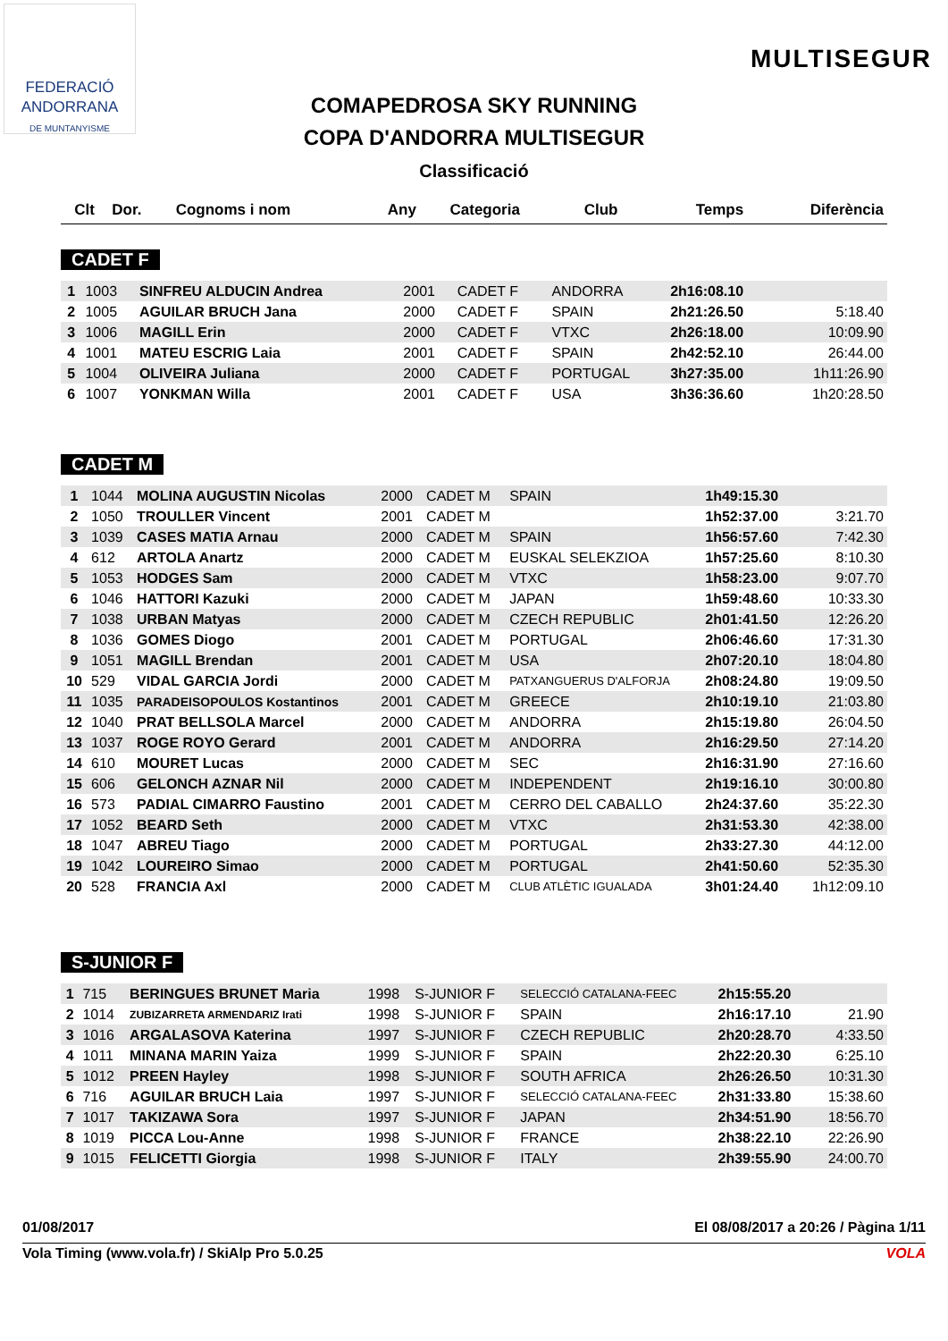FEDERACIÓ
ANDORRANA
DE MUNTANYISME
MULTISEGUR
COMAPEDROSA SKY RUNNING
COPA D'ANDORRA MULTISEGUR
Classificació
| Clt | Dor. | Cognoms i nom | Any | Categoria | Club | Temps | Diferència |
| --- | --- | --- | --- | --- | --- | --- | --- |
CADET F
| 1 | 1003 | SINFREU ALDUCIN Andrea | 2001 | CADET F | ANDORRA | 2h16:08.10 | |
| 2 | 1005 | AGUILAR BRUCH Jana | 2000 | CADET F | SPAIN | 2h21:26.50 | 5:18.40 |
| 3 | 1006 | MAGILL Erin | 2000 | CADET F | VTXC | 2h26:18.00 | 10:09.90 |
| 4 | 1001 | MATEU ESCRIG Laia | 2001 | CADET F | SPAIN | 2h42:52.10 | 26:44.00 |
| 5 | 1004 | OLIVEIRA Juliana | 2000 | CADET F | PORTUGAL | 3h27:35.00 | 1h11:26.90 |
| 6 | 1007 | YONKMAN Willa | 2001 | CADET F | USA | 3h36:36.60 | 1h20:28.50 |
CADET M
| 1 | 1044 | MOLINA AUGUSTIN Nicolas | 2000 | CADET M | SPAIN | 1h49:15.30 | |
| 2 | 1050 | TROULLER Vincent | 2001 | CADET M | | 1h52:37.00 | 3:21.70 |
| 3 | 1039 | CASES MATIA Arnau | 2000 | CADET M | SPAIN | 1h56:57.60 | 7:42.30 |
| 4 | 612 | ARTOLA Anartz | 2000 | CADET M | EUSKAL SELEKZIOA | 1h57:25.60 | 8:10.30 |
| 5 | 1053 | HODGES Sam | 2000 | CADET M | VTXC | 1h58:23.00 | 9:07.70 |
| 6 | 1046 | HATTORI Kazuki | 2000 | CADET M | JAPAN | 1h59:48.60 | 10:33.30 |
| 7 | 1038 | URBAN Matyas | 2000 | CADET M | CZECH REPUBLIC | 2h01:41.50 | 12:26.20 |
| 8 | 1036 | GOMES Diogo | 2001 | CADET M | PORTUGAL | 2h06:46.60 | 17:31.30 |
| 9 | 1051 | MAGILL Brendan | 2001 | CADET M | USA | 2h07:20.10 | 18:04.80 |
| 10 | 529 | VIDAL GARCIA Jordi | 2000 | CADET M | PATXANGUERUS D'ALFORJA | 2h08:24.80 | 19:09.50 |
| 11 | 1035 | PARADEISOPOULOS Kostantinos | 2001 | CADET M | GREECE | 2h10:19.10 | 21:03.80 |
| 12 | 1040 | PRAT BELLSOLA Marcel | 2000 | CADET M | ANDORRA | 2h15:19.80 | 26:04.50 |
| 13 | 1037 | ROGE ROYO Gerard | 2001 | CADET M | ANDORRA | 2h16:29.50 | 27:14.20 |
| 14 | 610 | MOURET Lucas | 2000 | CADET M | SEC | 2h16:31.90 | 27:16.60 |
| 15 | 606 | GELONCH AZNAR Nil | 2000 | CADET M | INDEPENDENT | 2h19:16.10 | 30:00.80 |
| 16 | 573 | PADIAL CIMARRO Faustino | 2001 | CADET M | CERRO DEL CABALLO | 2h24:37.60 | 35:22.30 |
| 17 | 1052 | BEARD Seth | 2000 | CADET M | VTXC | 2h31:53.30 | 42:38.00 |
| 18 | 1047 | ABREU Tiago | 2000 | CADET M | PORTUGAL | 2h33:27.30 | 44:12.00 |
| 19 | 1042 | LOUREIRO Simao | 2000 | CADET M | PORTUGAL | 2h41:50.60 | 52:35.30 |
| 20 | 528 | FRANCIA Axl | 2000 | CADET M | CLUB ATLÈTIC IGUALADA | 3h01:24.40 | 1h12:09.10 |
S-JUNIOR F
| 1 | 715 | BERINGUES BRUNET Maria | 1998 | S-JUNIOR F | SELECCIÓ CATALANA-FEEC | 2h15:55.20 | |
| 2 | 1014 | ZUBIZARRETA ARMENDARIZ Irati | 1998 | S-JUNIOR F | SPAIN | 2h16:17.10 | 21.90 |
| 3 | 1016 | ARGALASOVA Katerina | 1997 | S-JUNIOR F | CZECH REPUBLIC | 2h20:28.70 | 4:33.50 |
| 4 | 1011 | MINANA MARIN Yaiza | 1999 | S-JUNIOR F | SPAIN | 2h22:20.30 | 6:25.10 |
| 5 | 1012 | PREEN Hayley | 1998 | S-JUNIOR F | SOUTH AFRICA | 2h26:26.50 | 10:31.30 |
| 6 | 716 | AGUILAR BRUCH Laia | 1997 | S-JUNIOR F | SELECCIÓ CATALANA-FEEC | 2h31:33.80 | 15:38.60 |
| 7 | 1017 | TAKIZAWA Sora | 1997 | S-JUNIOR F | JAPAN | 2h34:51.90 | 18:56.70 |
| 8 | 1019 | PICCA Lou-Anne | 1998 | S-JUNIOR F | FRANCE | 2h38:22.10 | 22:26.90 |
| 9 | 1015 | FELICETTI Giorgia | 1998 | S-JUNIOR F | ITALY | 2h39:55.90 | 24:00.70 |
01/08/2017 El 08/08/2017 a 20:26 / Pàgina 1/11
Vola Timing (www.vola.fr) / SkiAlp Pro 5.0.25 VOLA